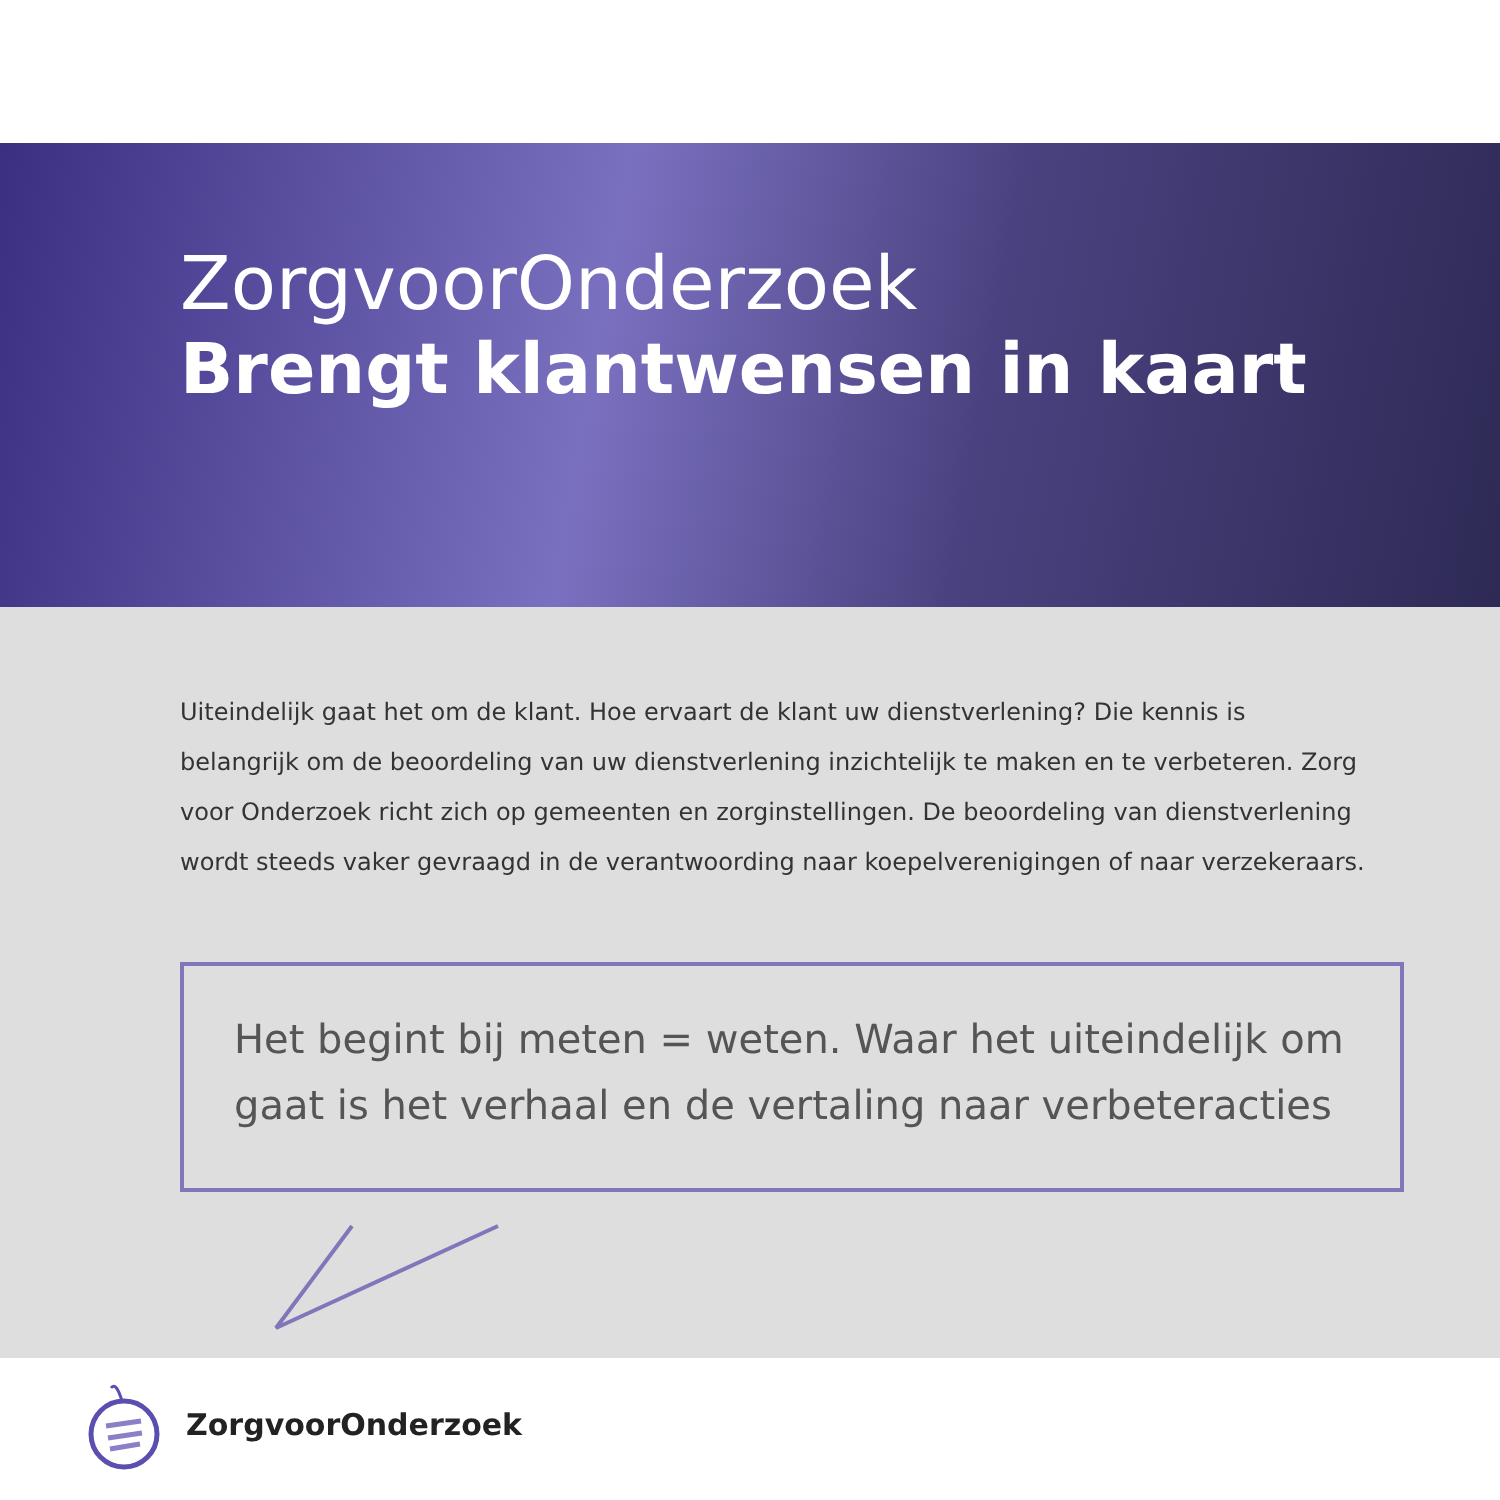ZorgvoorOnderzoek
Brengt klantwensen in kaart
Uiteindelijk gaat het om de klant. Hoe ervaart de klant uw dienstverlening? Die kennis is belangrijk om de beoordeling van uw dienstverlening inzichtelijk te maken en te verbeteren. Zorg voor Onderzoek richt zich op gemeenten en zorginstellingen. De beoordeling van dienstverlening wordt steeds vaker gevraagd in de verantwoording naar koepelverenigingen of naar verzekeraars.
Het begint bij meten = weten. Waar het uiteindelijk om gaat is het verhaal en de vertaling naar verbeteracties
ZorgvoorOnderzoek